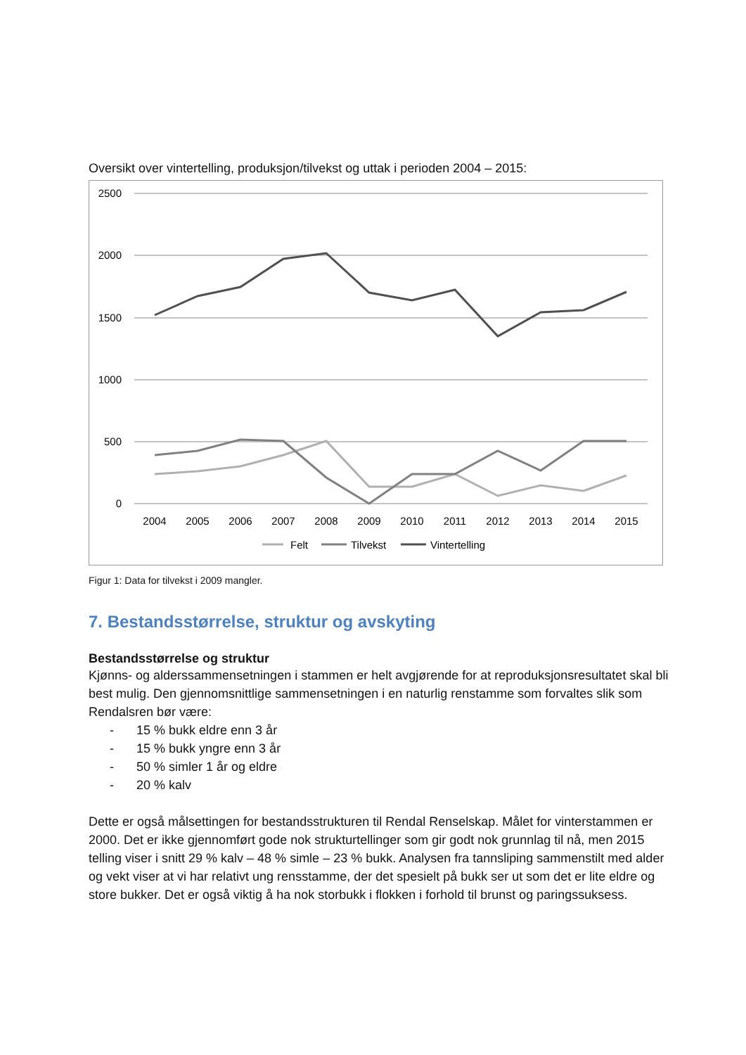Oversikt over vintertelling, produksjon/tilvekst og uttak i perioden 2004 – 2015:
2500
2000
1500
1000
500
0
2004
2005
2006
2007
2008
2009
2010
2011
2012
2013
2014
2015
Felt
Tilvekst
Vintertelling
Figur 1: Data for tilvekst i 2009 mangler.
7. Bestandsstørrelse, struktur og avskyting
Bestandsstørrelse og struktur
Kjønns- og alderssammensetningen i stammen er helt avgjørende for at reproduksjonsresultatet skal bli best mulig. Den gjennomsnittlige sammensetningen i en naturlig renstamme som forvaltes slik som Rendalsren bør være:
- 15 % bukk eldre enn 3 år
- 15 % bukk yngre enn 3 år
- 50 % simler 1 år og eldre
- 20 % kalv
Dette er også målsettingen for bestandsstrukturen til Rendal Renselskap. Målet for vinterstammen er 2000. Det er ikke gjennomført gode nok strukturtellinger som gir godt nok grunnlag til nå, men 2015 telling viser i snitt 29 % kalv – 48 % simle – 23 % bukk. Analysen fra tannsliping sammenstilt med alder og vekt viser at vi har relativt ung rensstamme, der det spesielt på bukk ser ut som det er lite eldre og store bukker. Det er også viktig å ha nok storbukk i flokken i forhold til brunst og paringssuksess.